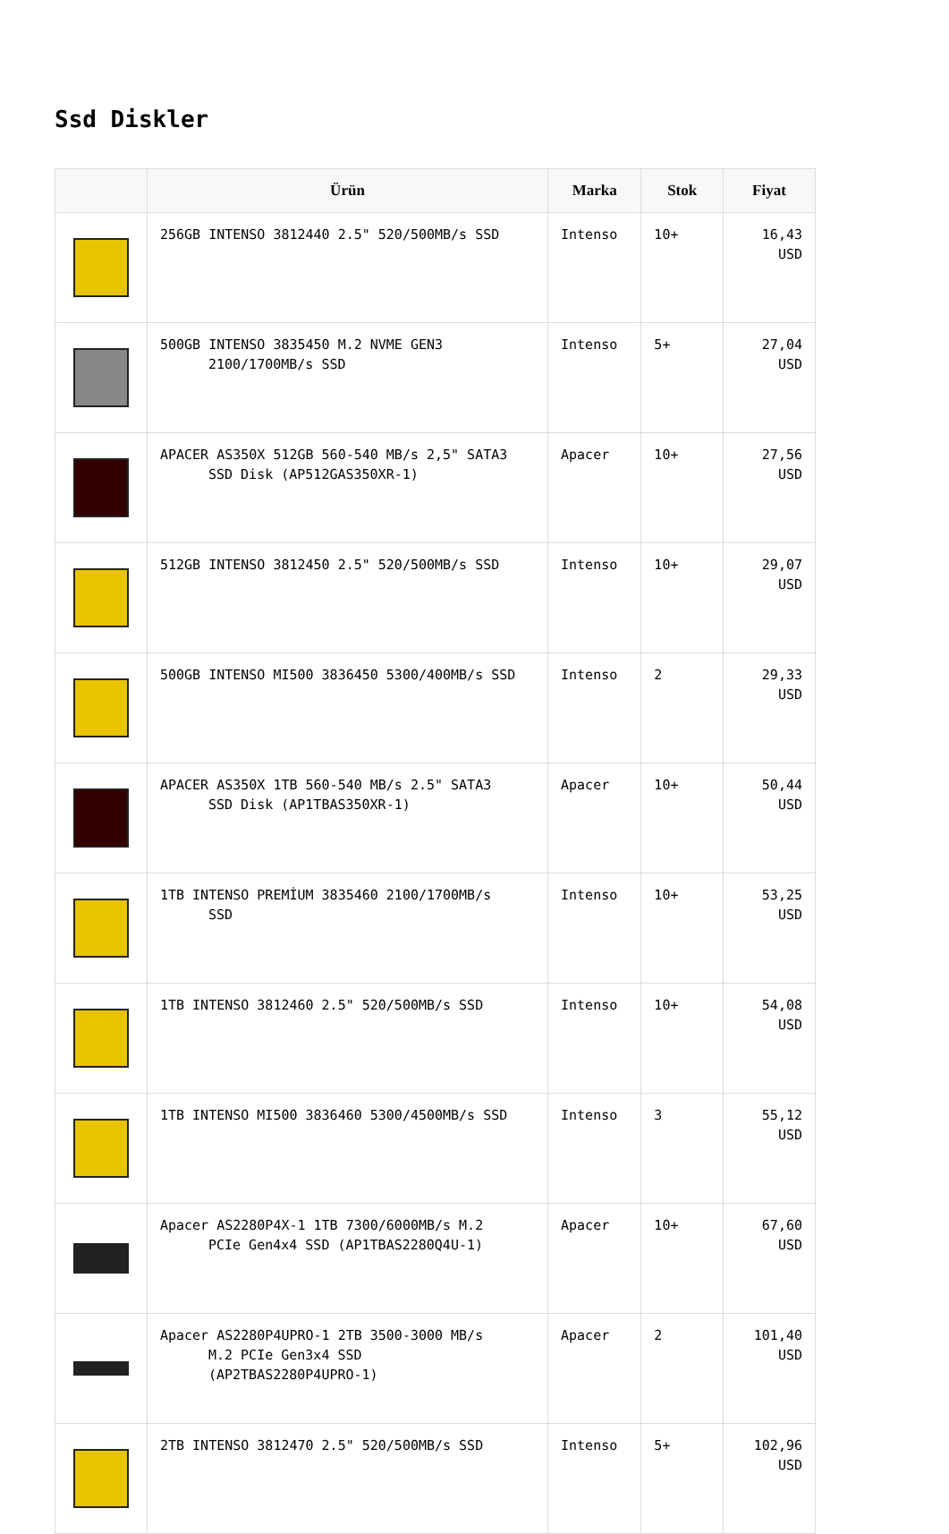Ssd Diskler
| | Ürün | Marka | Stok | Fiyat |
| --- | --- | --- | --- | --- |
| | 256GB INTENSO 3812440 2.5" 520/500MB/s SSD | Intenso | 10+ | 16,43 USD |
| | 500GB INTENSO 3835450 M.2 NVME GEN3 2100/1700MB/s SSD | Intenso | 5+ | 27,04 USD |
| | APACER AS350X 512GB 560-540 MB/s 2,5" SATA3 SSD Disk (AP512GAS350XR-1) | Apacer | 10+ | 27,56 USD |
| | 512GB INTENSO 3812450 2.5" 520/500MB/s SSD | Intenso | 10+ | 29,07 USD |
| | 500GB INTENSO MI500 3836450 5300/400MB/s SSD | Intenso | 2 | 29,33 USD |
| | APACER AS350X 1TB 560-540 MB/s 2.5" SATA3 SSD Disk (AP1TBAS350XR-1) | Apacer | 10+ | 50,44 USD |
| | 1TB INTENSO PREMİUM 3835460 2100/1700MB/s SSD | Intenso | 10+ | 53,25 USD |
| | 1TB INTENSO 3812460 2.5" 520/500MB/s SSD | Intenso | 10+ | 54,08 USD |
| | 1TB INTENSO MI500 3836460 5300/4500MB/s SSD | Intenso | 3 | 55,12 USD |
| | Apacer AS2280P4X-1 1TB 7300/6000MB/s M.2 PCIe Gen4x4 SSD (AP1TBAS2280Q4U-1) | Apacer | 10+ | 67,60 USD |
| | Apacer AS2280P4UPRO-1 2TB 3500-3000 MB/s M.2 PCIe Gen3x4 SSD (AP2TBAS2280P4UPRO-1) | Apacer | 2 | 101,40 USD |
| | 2TB INTENSO 3812470 2.5" 520/500MB/s SSD | Intenso | 5+ | 102,96 USD |